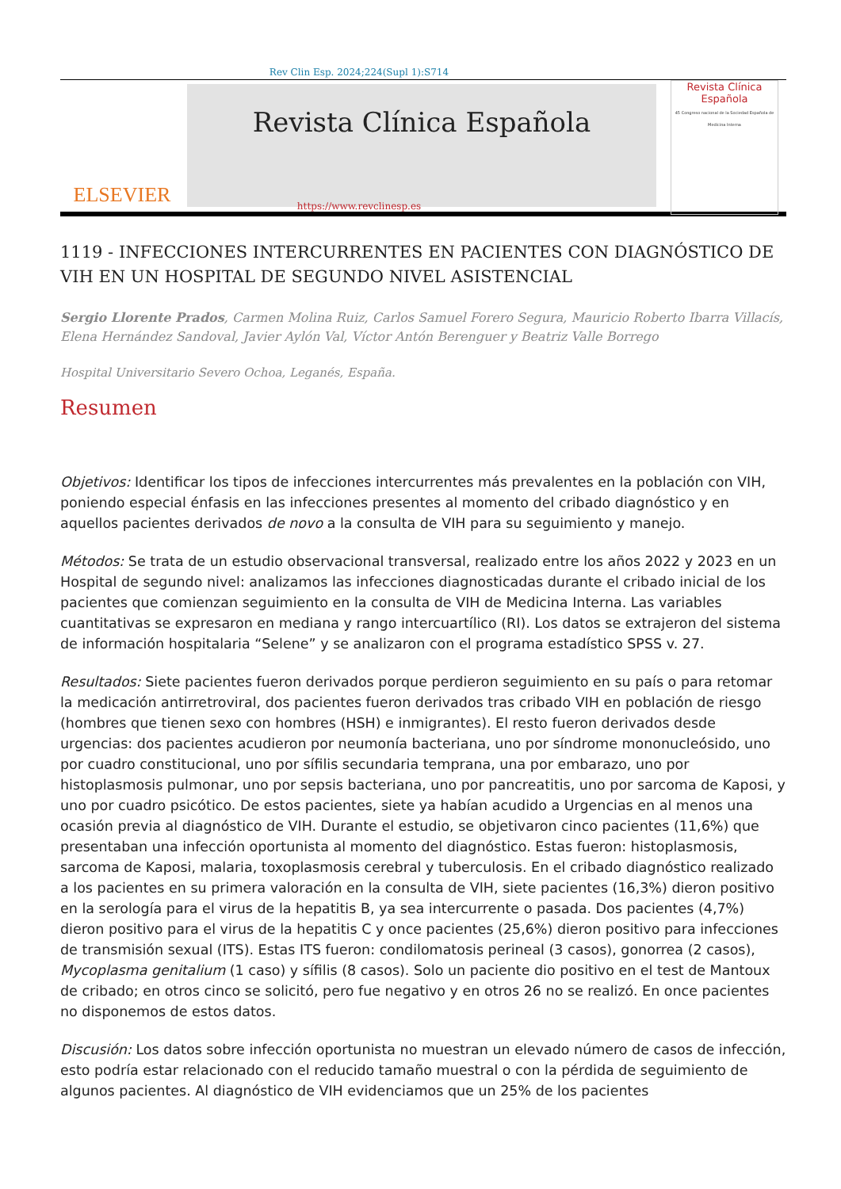Rev Clin Esp. 2024;224(Supl 1):S714
ELSEVIER
Revista Clínica Española
Revista Clínica
Española
45 Congreso nacional de la Sociedad Española de Medicina Interna
https://www.revclinesp.es
1119 - INFECCIONES INTERCURRENTES EN PACIENTES CON DIAGNÓSTICO DE VIH EN UN HOSPITAL DE SEGUNDO NIVEL ASISTENCIAL
Sergio Llorente Prados, Carmen Molina Ruiz, Carlos Samuel Forero Segura, Mauricio Roberto Ibarra Villacís, Elena Hernández Sandoval, Javier Aylón Val, Víctor Antón Berenguer y Beatriz Valle Borrego
Hospital Universitario Severo Ochoa, Leganés, España.
Resumen
Objetivos: Identificar los tipos de infecciones intercurrentes más prevalentes en la población con VIH, poniendo especial énfasis en las infecciones presentes al momento del cribado diagnóstico y en aquellos pacientes derivados de novo a la consulta de VIH para su seguimiento y manejo.
Métodos: Se trata de un estudio observacional transversal, realizado entre los años 2022 y 2023 en un Hospital de segundo nivel: analizamos las infecciones diagnosticadas durante el cribado inicial de los pacientes que comienzan seguimiento en la consulta de VIH de Medicina Interna. Las variables cuantitativas se expresaron en mediana y rango intercuartílico (RI). Los datos se extrajeron del sistema de información hospitalaria “Selene” y se analizaron con el programa estadístico SPSS v. 27.
Resultados: Siete pacientes fueron derivados porque perdieron seguimiento en su país o para retomar la medicación antirretroviral, dos pacientes fueron derivados tras cribado VIH en población de riesgo (hombres que tienen sexo con hombres (HSH) e inmigrantes). El resto fueron derivados desde urgencias: dos pacientes acudieron por neumonía bacteriana, uno por síndrome mononucleósido, uno por cuadro constitucional, uno por sífilis secundaria temprana, una por embarazo, uno por histoplasmosis pulmonar, uno por sepsis bacteriana, uno por pancreatitis, uno por sarcoma de Kaposi, y uno por cuadro psicótico. De estos pacientes, siete ya habían acudido a Urgencias en al menos una ocasión previa al diagnóstico de VIH. Durante el estudio, se objetivaron cinco pacientes (11,6%) que presentaban una infección oportunista al momento del diagnóstico. Estas fueron: histoplasmosis, sarcoma de Kaposi, malaria, toxoplasmosis cerebral y tuberculosis. En el cribado diagnóstico realizado a los pacientes en su primera valoración en la consulta de VIH, siete pacientes (16,3%) dieron positivo en la serología para el virus de la hepatitis B, ya sea intercurrente o pasada. Dos pacientes (4,7%) dieron positivo para el virus de la hepatitis C y once pacientes (25,6%) dieron positivo para infecciones de transmisión sexual (ITS). Estas ITS fueron: condilomatosis perineal (3 casos), gonorrea (2 casos), Mycoplasma genitalium (1 caso) y sífilis (8 casos). Solo un paciente dio positivo en el test de Mantoux de cribado; en otros cinco se solicitó, pero fue negativo y en otros 26 no se realizó. En once pacientes no disponemos de estos datos.
Discusión: Los datos sobre infección oportunista no muestran un elevado número de casos de infección, esto podría estar relacionado con el reducido tamaño muestral o con la pérdida de seguimiento de algunos pacientes. Al diagnóstico de VIH evidenciamos que un 25% de los pacientes